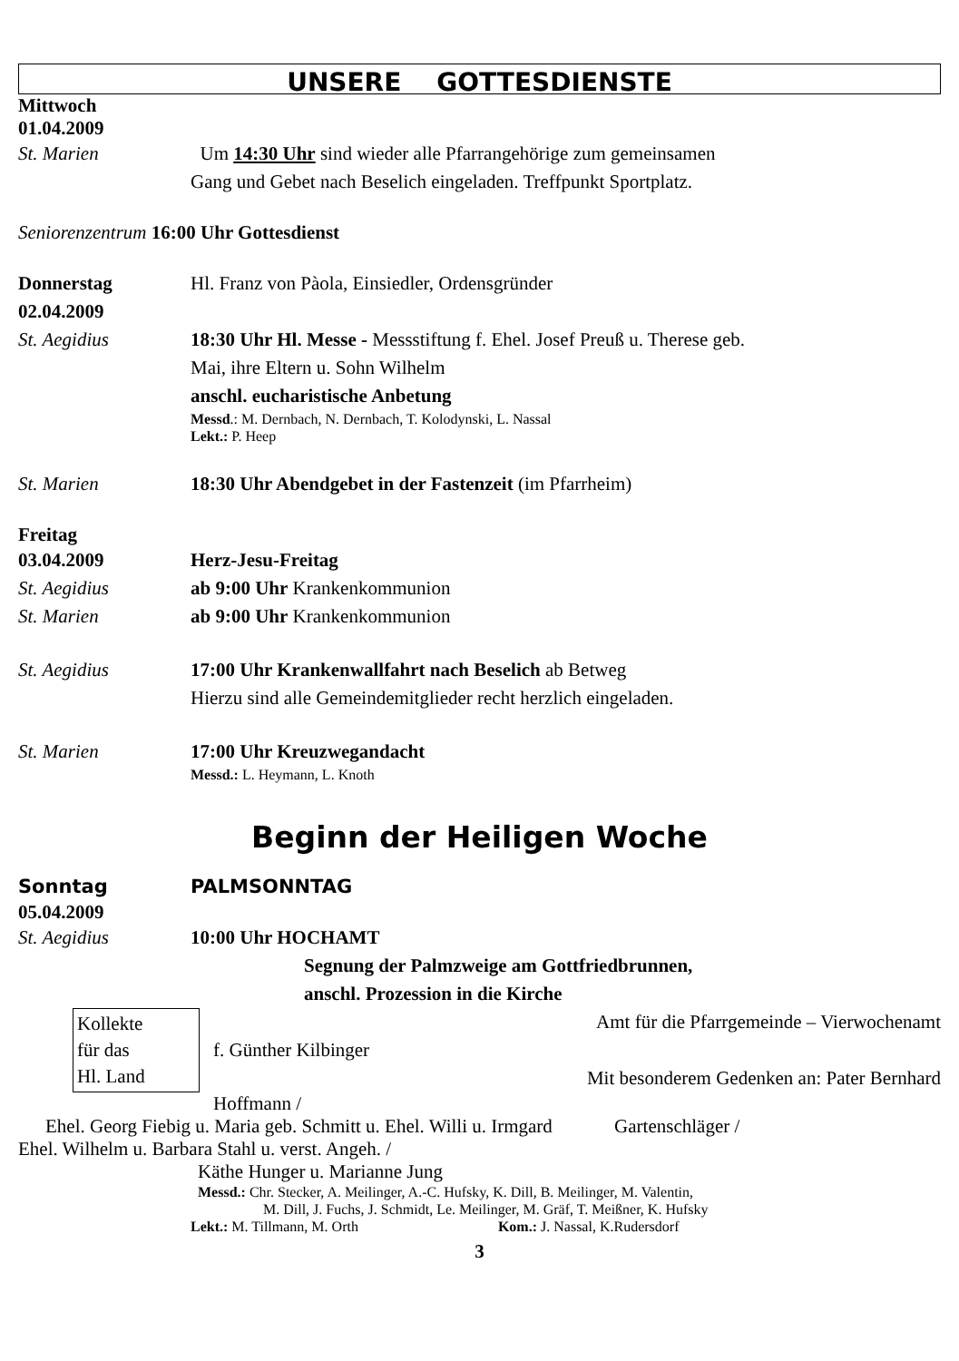UNSERE GOTTESDIENSTE
Mittwoch
01.04.2009
St. Marien Um 14:30 Uhr sind wieder alle Pfarrangehörige zum gemeinsamen
Gang und Gebet nach Beselich eingeladen. Treffpunkt Sportplatz.
Seniorenzentrum 16:00 Uhr Gottesdienst
Donnerstag
02.04.2009
Hl. Franz von Pàola, Einsiedler, Ordensgründer
St. Aegidius 18:30 Uhr Hl. Messe - Messstiftung f. Ehel. Josef Preuß u. Therese geb.
Mai, ihre Eltern u. Sohn Wilhelm
anschl. eucharistische Anbetung
Messd.: M. Dernbach, N. Dernbach, T. Kolodynski, L. Nassal
Lekt.: P. Heep
St. Marien 18:30 Uhr Abendgebet in der Fastenzeit (im Pfarrheim)
Freitag
03.04.2009 Herz-Jesu-Freitag
St. Aegidius ab 9:00 Uhr Krankenkommunion
St. Marien ab 9:00 Uhr Krankenkommunion
St. Aegidius 17:00 Uhr Krankenwallfahrt nach Beselich ab Betweg
Hierzu sind alle Gemeindemitglieder recht herzlich eingeladen.
St. Marien 17:00 Uhr Kreuzwegandacht
Messd.: L. Heymann, L. Knoth
Beginn der Heiligen Woche
Sonntag PALMSONNTAG
05.04.2009
St. Aegidius 10:00 Uhr HOCHAMT
Segnung der Palmzweige am Gottfriedbrunnen,
anschl. Prozession in die Kirche
Kollekte
für das
Hl. Land
Amt für die Pfarrgemeinde – Vierwochenamt
f. Günther Kilbinger
Mit besonderem Gedenken an: Pater Bernhard
Hoffmann /
Ehel. Georg Fiebig u. Maria geb. Schmitt u. Ehel. Willi u. Irmgard Gartenschläger /
Ehel. Wilhelm u. Barbara Stahl u. verst. Angeh. /
Käthe Hunger u. Marianne Jung
Messd.: Chr. Stecker, A. Meilinger, A.-C. Hufsky, K. Dill, B. Meilinger, M. Valentin,
M. Dill, J. Fuchs, J. Schmidt, Le. Meilinger, M. Gräf, T. Meißner, K. Hufsky
Lekt.: M. Tillmann, M. Orth Kom.: J. Nassal, K.Rudersdorf
3